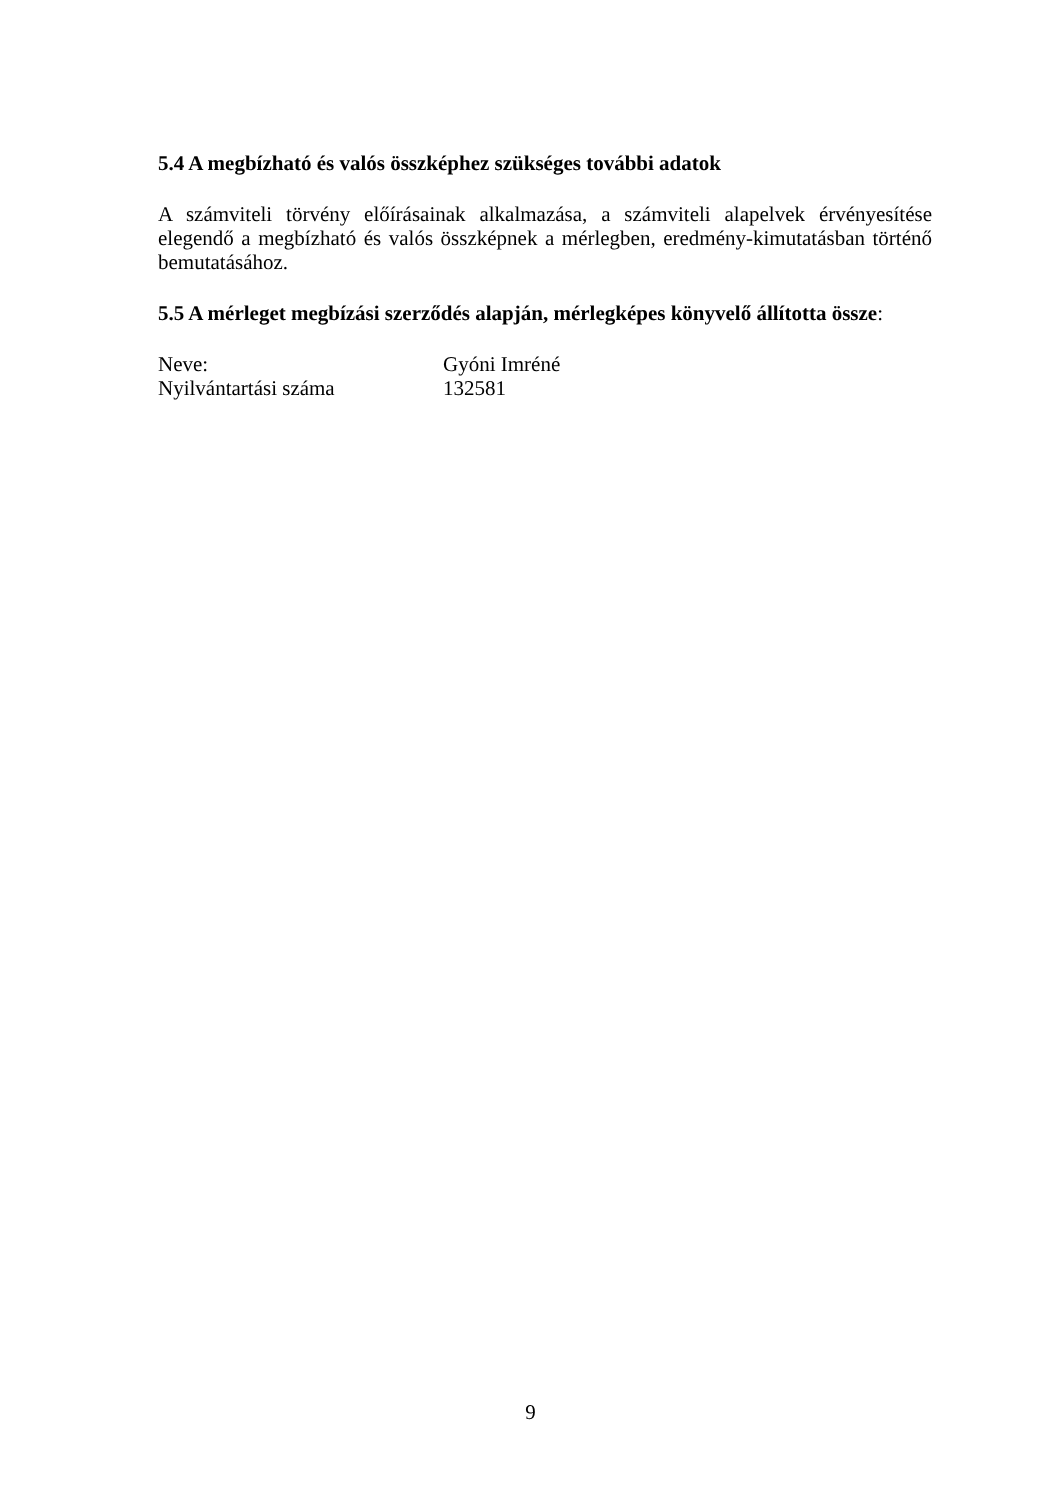5.4 A megbízható és valós összképhez szükséges további adatok
A számviteli törvény előírásainak alkalmazása, a számviteli alapelvek érvényesítése elegendő a megbízható és valós összképnek a mérlegben, eredmény-kimutatásban történő bemutatásához.
5.5 A mérleget megbízási szerződés alapján, mérlegképes könyvelő állította össze:
| Neve: | Gyóni Imréné |
| Nyilvántartási száma | 132581 |
9